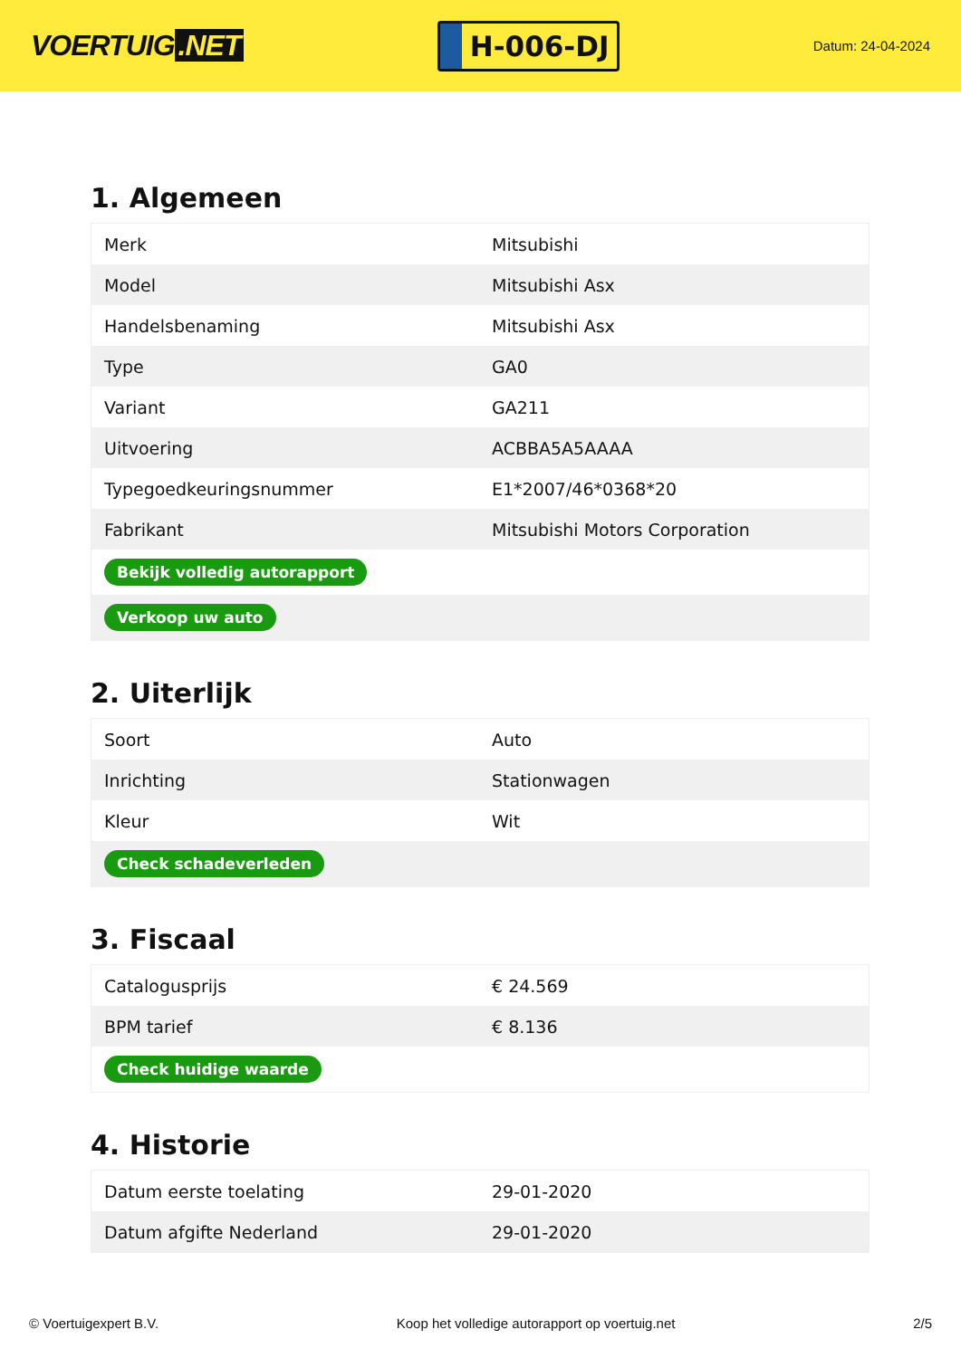VOERTUIG.NET
H-006-DJ
Datum: 24-04-2024
1. Algemeen
| Merk | Mitsubishi |
| Model | Mitsubishi Asx |
| Handelsbenaming | Mitsubishi Asx |
| Type | GA0 |
| Variant | GA211 |
| Uitvoering | ACBBA5A5AAAA |
| Typegoedkeuringsnummer | E1*2007/46*0368*20 |
| Fabrikant | Mitsubishi Motors Corporation |
| Bekijk volledig autorapport | |
| Verkoop uw auto | |
2. Uiterlijk
| Soort | Auto |
| Inrichting | Stationwagen |
| Kleur | Wit |
| Check schadeverleden | |
3. Fiscaal
| Catalogusprijs | € 24.569 |
| BPM tarief | € 8.136 |
| Check huidige waarde | |
4. Historie
| Datum eerste toelating | 29-01-2020 |
| Datum afgifte Nederland | 29-01-2020 |
© Voertuigexpert B.V. Koop het volledige autorapport op voertuig.net 2/5